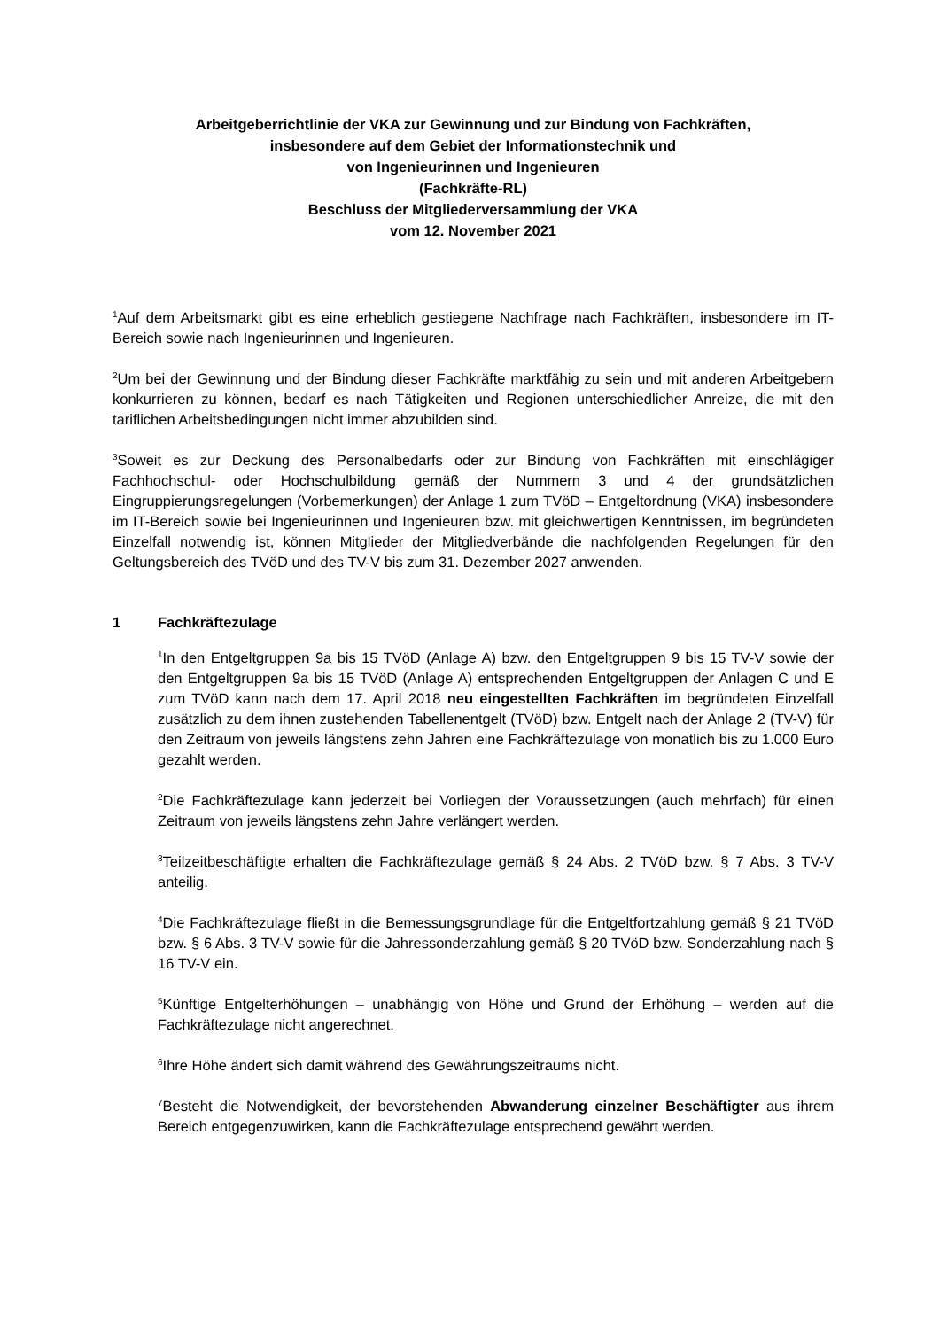Arbeitgeberrichtlinie der VKA zur Gewinnung und zur Bindung von Fachkräften,
insbesondere auf dem Gebiet der Informationstechnik und
von Ingenieurinnen und Ingenieuren
(Fachkräfte-RL)
Beschluss der Mitgliederversammlung der VKA
vom 12. November 2021
<sup>1</sup> Auf dem Arbeitsmarkt gibt es eine erheblich gestiegene Nachfrage nach Fachkräften, insbesondere im IT-Bereich sowie nach Ingenieurinnen und Ingenieuren.
<sup>2</sup> Um bei der Gewinnung und der Bindung dieser Fachkräfte marktfähig zu sein und mit anderen Arbeitgebern konkurrieren zu können, bedarf es nach Tätigkeiten und Regionen unterschiedlicher Anreize, die mit den tariflichen Arbeitsbedingungen nicht immer abzubilden sind.
<sup>3</sup> Soweit es zur Deckung des Personalbedarfs oder zur Bindung von Fachkräften mit einschlägiger Fachhochschul- oder Hochschulbildung gemäß der Nummern 3 und 4 der grundsätzlichen Eingruppierungsregelungen (Vorbemerkungen) der Anlage 1 zum TVöD – Entgeltordnung (VKA) insbesondere im IT-Bereich sowie bei Ingenieurinnen und Ingenieuren bzw. mit gleichwertigen Kenntnissen, im begründeten Einzelfall notwendig ist, können Mitglieder der Mitgliedverbände die nachfolgenden Regelungen für den Geltungsbereich des TVöD und des TV-V bis zum 31. Dezember 2027 anwenden.
1 Fachkräftezulage
<sup>1</sup> In den Entgeltgruppen 9a bis 15 TVöD (Anlage A) bzw. den Entgeltgruppen 9 bis 15 TV-V sowie der den Entgeltgruppen 9a bis 15 TVöD (Anlage A) entsprechenden Entgeltgruppen der Anlagen C und E zum TVöD kann nach dem 17. April 2018 neu eingestellten Fachkräften im begründeten Einzelfall zusätzlich zu dem ihnen zustehenden Tabellenentgelt (TVöD) bzw. Entgelt nach der Anlage 2 (TV-V) für den Zeitraum von jeweils längstens zehn Jahren eine Fachkräftezulage von monatlich bis zu 1.000 Euro gezahlt werden.
<sup>2</sup> Die Fachkräftezulage kann jederzeit bei Vorliegen der Voraussetzungen (auch mehrfach) für einen Zeitraum von jeweils längstens zehn Jahre verlängert werden.
<sup>3</sup> Teilzeitbeschäftigte erhalten die Fachkräftezulage gemäß § 24 Abs. 2 TVöD bzw. § 7 Abs. 3 TV-V anteilig.
<sup>4</sup> Die Fachkräftezulage fließt in die Bemessungsgrundlage für die Entgeltfortzahlung gemäß § 21 TVöD bzw. § 6 Abs. 3 TV-V sowie für die Jahressonderzahlung gemäß § 20 TVöD bzw. Sonderzahlung nach § 16 TV-V ein.
<sup>5</sup> Künftige Entgelterhöhungen – unabhängig von Höhe und Grund der Erhöhung – werden auf die Fachkräftezulage nicht angerechnet.
<sup>6</sup> Ihre Höhe ändert sich damit während des Gewährungszeitraums nicht.
<sup>7</sup> Besteht die Notwendigkeit, der bevorstehenden Abwanderung einzelner Beschäftigter aus ihrem Bereich entgegenzuwirken, kann die Fachkräftezulage entsprechend gewährt werden.